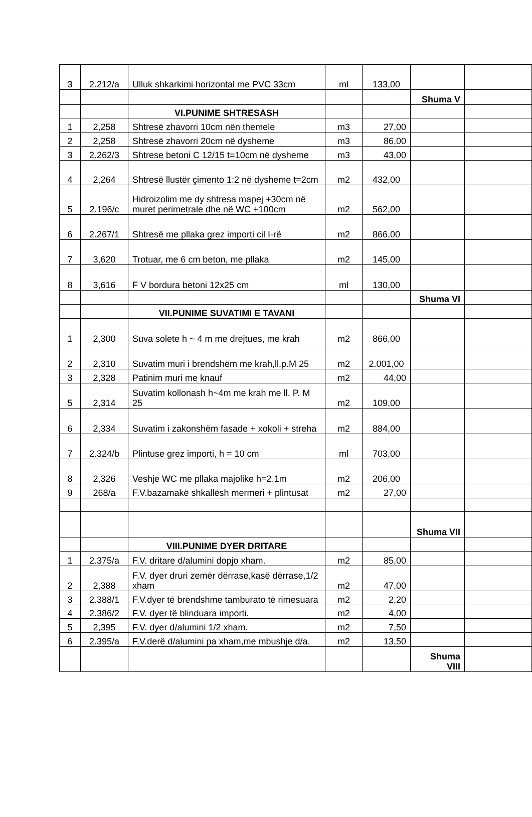| 3 | 2.212/a | Ulluk shkarkimi horizontal me PVC 33cm | ml | 133,00 | | |
| | | | | | Shuma V | |
| | | VI.PUNIME SHTRESASH | | | | |
| 1 | 2,258 | Shtresë zhavorri 10cm nën themele | m3 | 27,00 | | |
| 2 | 2,258 | Shtresë zhavorri 20cm në dysheme | m3 | 86,00 | | |
| 3 | 2.262/3 | Shtrese betoni C 12/15 t=10cm në dysheme | m3 | 43,00 | | |
| 4 | 2,264 | Shtresë llustër çimento 1:2 në dysheme t=2cm | m2 | 432,00 | | |
| 5 | 2.196/c | Hidroizolim me dy shtresa mapej +30cm në muret perimetrale dhe në WC +100cm | m2 | 562,00 | | |
| 6 | 2.267/1 | Shtresë me pllaka grez importi cil I-rë | m2 | 866,00 | | |
| 7 | 3,620 | Trotuar, me 6 cm beton, me pllaka | m2 | 145,00 | | |
| 8 | 3,616 | F V bordura betoni 12x25 cm | ml | 130,00 | | |
| | | | | | Shuma VI | |
| | | VII.PUNIME SUVATIMI E TAVANI | | | | |
| 1 | 2,300 | Suva solete h ~ 4 m me drejtues, me krah | m2 | 866,00 | | |
| 2 | 2,310 | Suvatim muri i brendshëm me krah,ll.p.M 25 | m2 | 2.001,00 | | |
| 3 | 2,328 | Patinim muri me knauf | m2 | 44,00 | | |
| 5 | 2,314 | Suvatim kollonash h~4m me krah me ll. P. M 25 | m2 | 109,00 | | |
| 6 | 2,334 | Suvatim i zakonshëm fasade + xokoli + streha | m2 | 884,00 | | |
| 7 | 2.324/b | Plintuse grez importi, h = 10 cm | ml | 703,00 | | |
| 8 | 2,326 | Veshje WC me pllaka majolike h=2.1m | m2 | 206,00 | | |
| 9 | 268/a | F.V.bazamakë shkallësh mermeri + plintusat | m2 | 27,00 | | |
| | | | | | Shuma VII | |
| | | VIII.PUNIME DYER DRITARE | | | | |
| 1 | 2.375/a | F.V. dritare d/alumini dopjo xham. | m2 | 85,00 | | |
| 2 | 2,388 | F.V. dyer druri zemër dërrase,kasë dërrase,1/2 xham | m2 | 47,00 | | |
| 3 | 2.388/1 | F.V.dyer të brendshme tamburato të rimesuara | m2 | 2,20 | | |
| 4 | 2.386/2 | F.V. dyer të blinduara importi. | m2 | 4,00 | | |
| 5 | 2,395 | F.V. dyer d/alumini 1/2 xham. | m2 | 7,50 | | |
| 6 | 2.395/a | F.V.derë d/alumini pa xham,me mbushje d/a. | m2 | 13,50 | | |
| | | | | | Shuma VIII | |